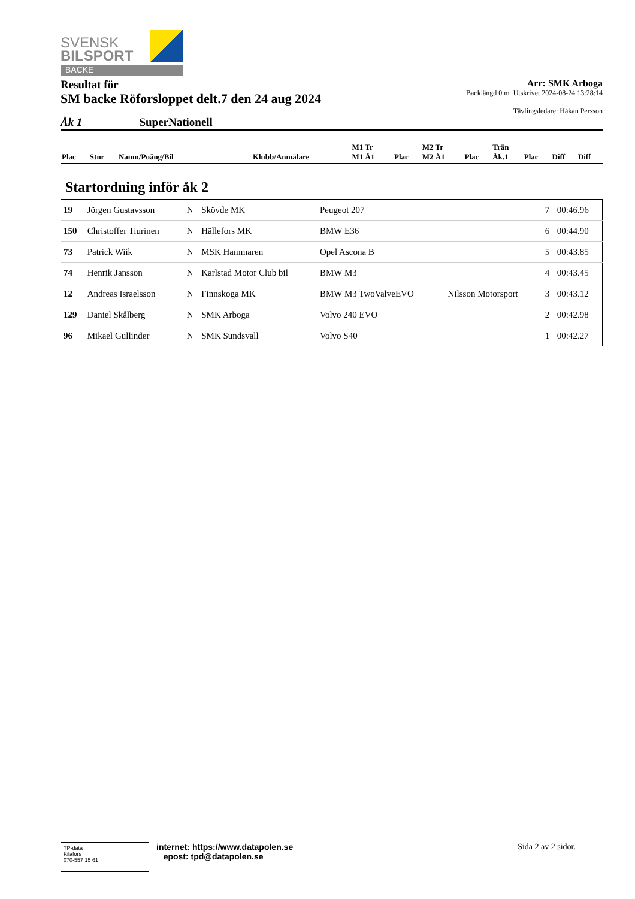SVENSK
BILSPORT
BACKE
Resultat för
SM backe Röforsloppet delt.7 den 24 aug 2024
Arr: SMK Arboga
Backlängd 0 m Utskrivet 2024-08-24 13:28:14
Tävlingsledare: Håkan Persson
Åk 1 SuperNationell
| Plac | Stnr | Namn/Poäng/Bil | Klubb/Anmälare | M1 Tr M1 Å1 | Plac | M2 Tr M2 Å1 | Plac | Trän Åk.1 | Plac | Diff | Diff |
Startordning inför åk 2
| 19 | Jörgen Gustavsson | N | Skövde MK | Peugeot 207 | | 7 | 00:46.96 |
| 150 | Christoffer Tiurinen | N | Hällefors MK | BMW E36 | | 6 | 00:44.90 |
| 73 | Patrick Wiik | N | MSK Hammaren | Opel Ascona B | | 5 | 00:43.85 |
| 74 | Henrik Jansson | N | Karlstad Motor Club bil | BMW M3 | | 4 | 00:43.45 |
| 12 | Andreas Israelsson | N | Finnskoga MK | BMW M3 TwoValveEVO | Nilsson Motorsport | 3 | 00:43.12 |
| 129 | Daniel Skålberg | N | SMK Arboga | Volvo 240 EVO | | 2 | 00:42.98 |
| 96 | Mikael Gullinder | N | SMK Sundsvall | Volvo S40 | | 1 | 00:42.27 |
TP-data
Kilafors
070-557 15 61
internet: https://www.datapolen.se
epost: tpd@datapolen.se
Sida 2 av 2 sidor.